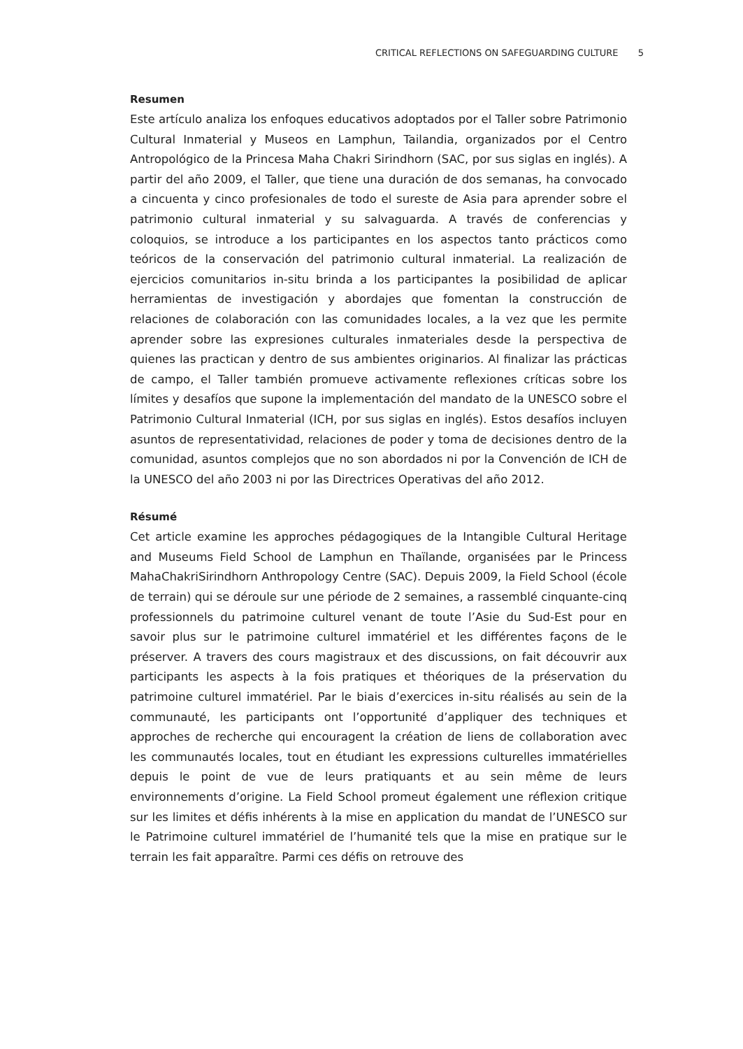CRITICAL REFLECTIONS ON SAFEGUARDING CULTURE 5
Resumen
Este artículo analiza los enfoques educativos adoptados por el Taller sobre Patrimonio Cultural Inmaterial y Museos en Lamphun, Tailandia, organizados por el Centro Antropológico de la Princesa Maha Chakri Sirindhorn (SAC, por sus siglas en inglés). A partir del año 2009, el Taller, que tiene una duración de dos semanas, ha convocado a cincuenta y cinco profesionales de todo el sureste de Asia para aprender sobre el patrimonio cultural inmaterial y su salvaguarda. A través de conferencias y coloquios, se introduce a los participantes en los aspectos tanto prácticos como teóricos de la conservación del patrimonio cultural inmaterial. La realización de ejercicios comunitarios in-situ brinda a los participantes la posibilidad de aplicar herramientas de investigación y abordajes que fomentan la construcción de relaciones de colaboración con las comunidades locales, a la vez que les permite aprender sobre las expresiones culturales inmateriales desde la perspectiva de quienes las practican y dentro de sus ambientes originarios. Al finalizar las prácticas de campo, el Taller también promueve activamente reflexiones críticas sobre los límites y desafíos que supone la implementación del mandato de la UNESCO sobre el Patrimonio Cultural Inmaterial (ICH, por sus siglas en inglés). Estos desafíos incluyen asuntos de representatividad, relaciones de poder y toma de decisiones dentro de la comunidad, asuntos complejos que no son abordados ni por la Convención de ICH de la UNESCO del año 2003 ni por las Directrices Operativas del año 2012.
Résumé
Cet article examine les approches pédagogiques de la Intangible Cultural Heritage and Museums Field School de Lamphun en Thaïlande, organisées par le Princess MahaChakriSirindhorn Anthropology Centre (SAC). Depuis 2009, la Field School (école de terrain) qui se déroule sur une période de 2 semaines, a rassemblé cinquante-cinq professionnels du patrimoine culturel venant de toute l’Asie du Sud-Est pour en savoir plus sur le patrimoine culturel immatériel et les différentes façons de le préserver. A travers des cours magistraux et des discussions, on fait découvrir aux participants les aspects à la fois pratiques et théoriques de la préservation du patrimoine culturel immatériel. Par le biais d’exercices in-situ réalisés au sein de la communauté, les participants ont l’opportunité d’appliquer des techniques et approches de recherche qui encouragent la création de liens de collaboration avec les communautés locales, tout en étudiant les expressions culturelles immatérielles depuis le point de vue de leurs pratiquants et au sein même de leurs environnements d’origine. La Field School promeut également une réflexion critique sur les limites et défis inhérents à la mise en application du mandat de l’UNESCO sur le Patrimoine culturel immatériel de l’humanité tels que la mise en pratique sur le terrain les fait apparaître. Parmi ces défis on retrouve des